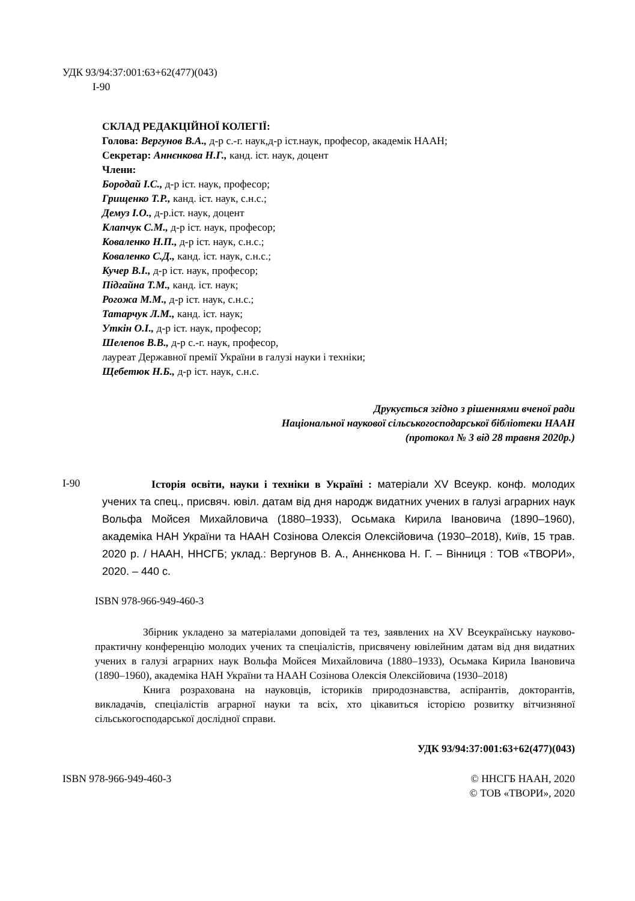УДК 93/94:37:001:63+62(477)(043)
І-90
СКЛАД РЕДАКЦІЙНОЇ КОЛЕГІЇ:
Голова: Вергунов В.А., д-р с.-г. наук,д-р іст.наук, професор, академік НААН;
Секретар: Аннєнкова Н.Г., канд. іст. наук, доцент
Члени:
Бородай І.С., д-р іст. наук, професор;
Грищенко Т.Р., канд. іст. наук, с.н.с.;
Демуз І.О., д-р.іст. наук, доцент
Клапчук С.М., д-р іст. наук, професор;
Коваленко Н.П., д-р іст. наук, с.н.с.;
Коваленко С.Д., канд. іст. наук, с.н.с.;
Кучер В.І., д-р іст. наук, професор;
Підгайна Т.М., канд. іст. наук;
Рогожа М.М., д-р іст. наук, с.н.с.;
Татарчук Л.М., канд. іст. наук;
Уткін О.І., д-р іст. наук, професор;
Шелепов В.В., д-р с.-г. наук, професор,
лауреат Державної премії України в галузі науки і техніки;
Щебетюк Н.Б., д-р іст. наук, с.н.с.
Друкується згідно з рішеннями вченої ради
Національної наукової сільськогосподарської бібліотеки НААН
(протокол № 3 від 28 травня 2020р.)
І-90
Історія освіти, науки і техніки в Україні : матеріали XV Всеукр. конф. молодих учених та спец., присвяч. ювіл. датам від дня народж видатних учених в галузі аграрних наук Вольфа Мойсея Михайловича (1880–1933), Осьмака Кирила Івановича (1890–1960), академіка НАН України та НААН Созінова Олексія Олексійовича (1930–2018), Київ, 15 трав. 2020 р. / НААН, ННСГБ; уклад.: Вергунов В. А., Аннєнкова Н. Г. – Вінниця : ТОВ «ТВОРИ», 2020. – 440 с.
ISBN 978-966-949-460-3
Збірник укладено за матеріалами доповідей та тез, заявлених на XV Всеукраїнську науково-практичну конференцію молодих учених та спеціалістів, присвячену ювілейним датам від дня видатних учених в галузі аграрних наук Вольфа Мойсея Михайловича (1880–1933), Осьмака Кирила Івановича (1890–1960), академіка НАН України та НААН Созінова Олексія Олексійовича (1930–2018)
Книга розрахована на науковців, істориків природознавства, аспірантів, докторантів, викладачів, спеціалістів аграрної науки та всіх, хто цікавиться історією розвитку вітчизняної сільськогосподарської дослідної справи.
УДК 93/94:37:001:63+62(477)(043)
ISBN 978-966-949-460-3 © ННСГБ НААН, 2020
© ТОВ «ТВОРИ», 2020